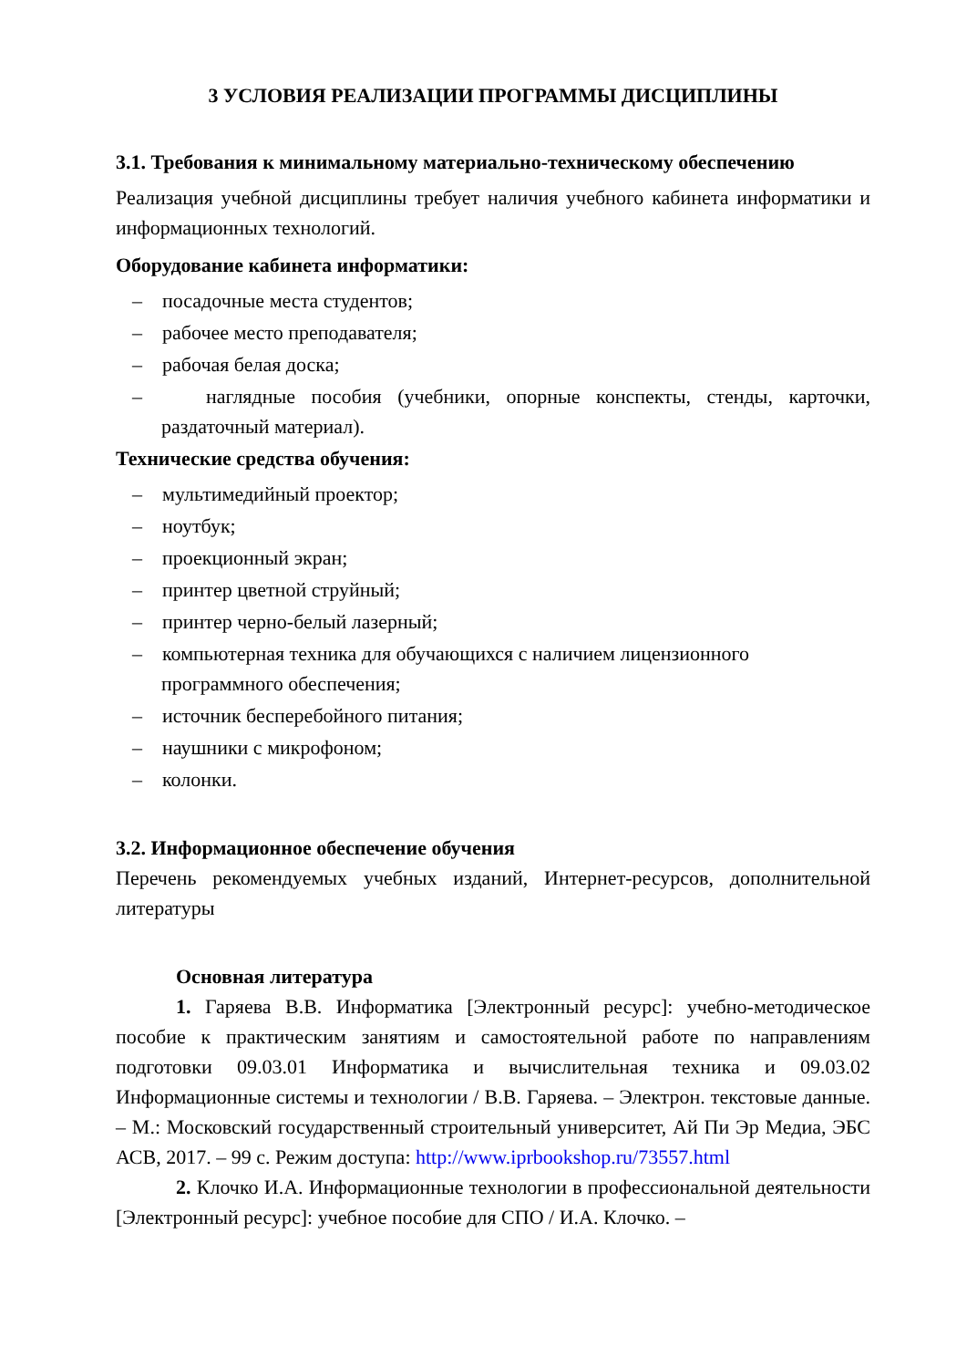3 УСЛОВИЯ РЕАЛИЗАЦИИ ПРОГРАММЫ ДИСЦИПЛИНЫ
3.1. Требования к минимальному материально-техническому обеспечению
Реализация учебной дисциплины требует наличия учебного кабинета информатики и информационных технологий.
Оборудование кабинета информатики:
– посадочные места студентов;
– рабочее место преподавателя;
– рабочая белая доска;
– наглядные пособия (учебники, опорные конспекты, стенды, карточки, раздаточный материал).
Технические средства обучения:
– мультимедийный проектор;
– ноутбук;
– проекционный экран;
– принтер цветной струйный;
– принтер черно-белый лазерный;
– компьютерная техника для обучающихся с наличием лицензионного программного обеспечения;
– источник бесперебойного питания;
– наушники с микрофоном;
– колонки.
3.2. Информационное обеспечение обучения
Перечень рекомендуемых учебных изданий, Интернет-ресурсов, дополнительной литературы
Основная литература
1. Гаряева В.В. Информатика [Электронный ресурс]: учебно-методическое пособие к практическим занятиям и самостоятельной работе по направлениям подготовки 09.03.01 Информатика и вычислительная техника и 09.03.02 Информационные системы и технологии / В.В. Гаряева. – Электрон. текстовые данные. – М.: Московский государственный строительный университет, Ай Пи Эр Медиа, ЭБС АСВ, 2017. – 99 с. Режим доступа: http://www.iprbookshop.ru/73557.html
2. Клочко И.А. Информационные технологии в профессиональной деятельности [Электронный ресурс]: учебное пособие для СПО / И.А. Клочко. –